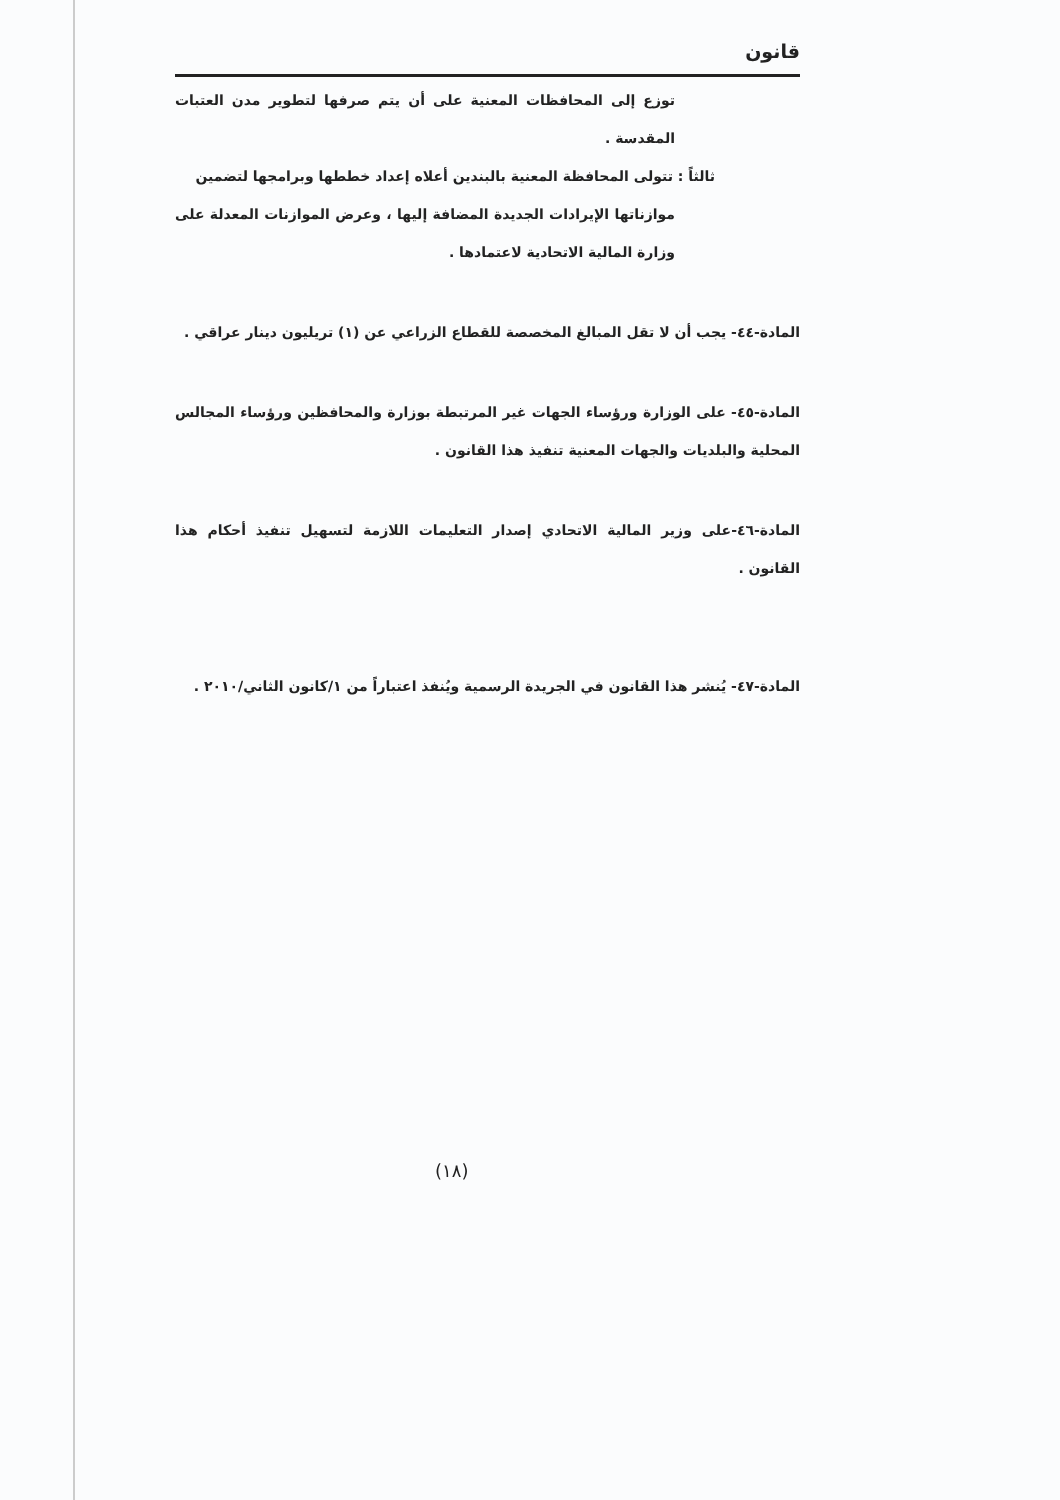قانون
توزع إلى المحافظات المعنية على أن يتم صرفها لتطوير مدن العتبات المقدسة .
ثالثاً : تتولى المحافظة المعنية بالبندين أعلاه إعداد خططها وبرامجها لتضمين
موازناتها الإيرادات الجديدة المضافة إليها ، وعرض الموازنات المعدلة على وزارة المالية الاتحادية لاعتمادها .
المادة-٤٤- يجب أن لا تقل المبالغ المخصصة للقطاع الزراعي عن (١) تريليون دينار عراقي .
المادة-٤٥- على الوزارة ورؤساء الجهات غير المرتبطة بوزارة والمحافظين ورؤساء المجالس المحلية والبلديات والجهات المعنية تنفيذ هذا القانون .
المادة-٤٦-على وزير المالية الاتحادي إصدار التعليمات اللازمة لتسهيل تنفيذ أحكام هذا القانون .
المادة-٤٧- يُنشر هذا القانون في الجريدة الرسمية ويُنفذ اعتباراً من ١/كانون الثاني/٢٠١٠ .
(١٨)